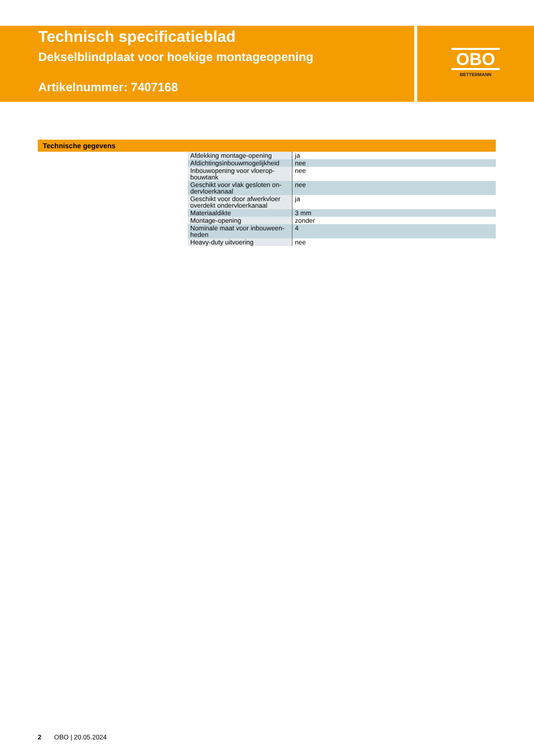Technisch specificatieblad
Dekselblindplaat voor hoekige montageopening
Artikelnummer: 7407168
OBO
BETTERMANN
Technische gegevens
| Afdekking montage-opening | ja |
| Afdichtingsinbouwmogelijkheid | nee |
| Inbouwopening voor vloerop-bouwtank | nee |
| Geschikt voor vlak gesloten on-dervloerkanaal | nee |
| Geschikt voor door afwerkvloer overdekt ondervloerkanaal | ja |
| Materiaaldikte | 3 mm |
| Montage-opening | zonder |
| Nominale maat voor inbouween-heden | 4 |
| Heavy-duty uitvoering | nee |
2 OBO | 20.05.2024